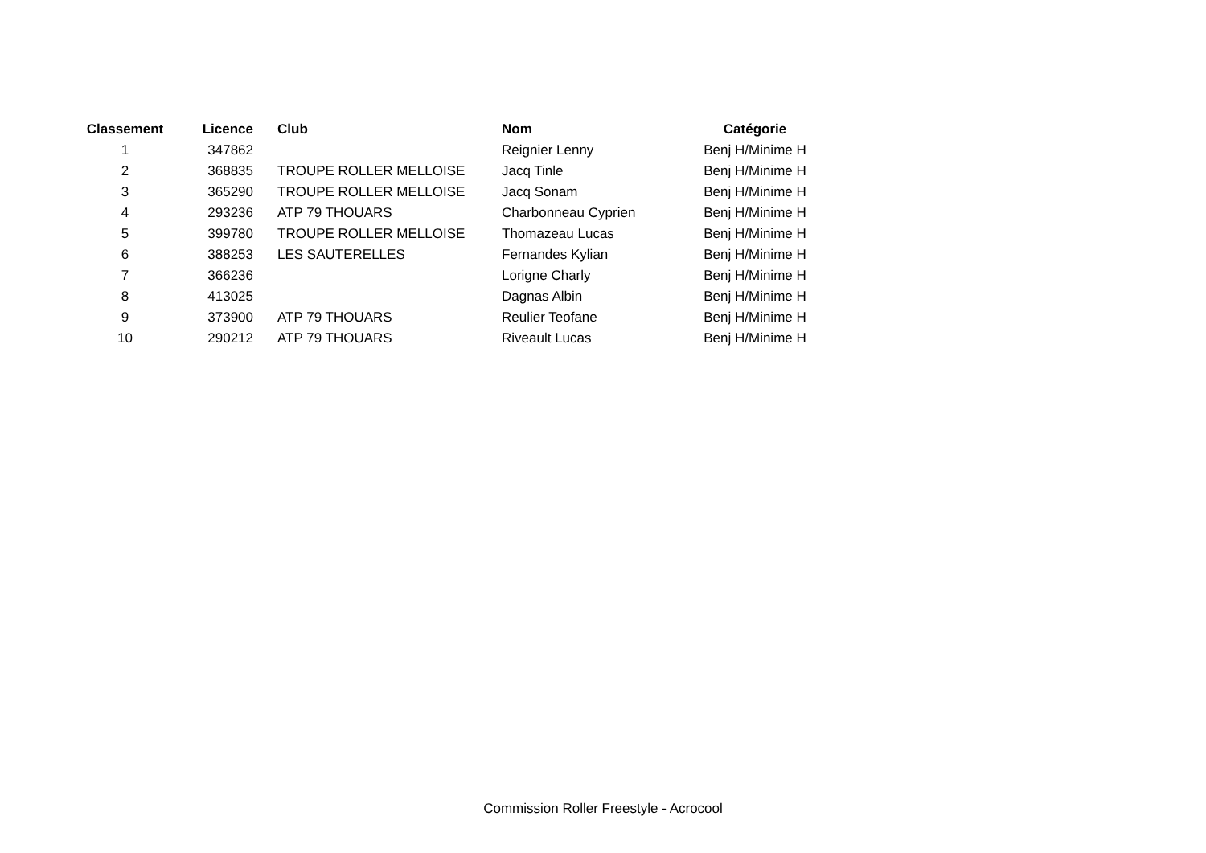| Classement | Licence | Club | Nom | Catégorie |
| --- | --- | --- | --- | --- |
| 1 | 347862 | | Reignier Lenny | Benj H/Minime H |
| 2 | 368835 | TROUPE ROLLER MELLOISE | Jacq Tinle | Benj H/Minime H |
| 3 | 365290 | TROUPE ROLLER MELLOISE | Jacq Sonam | Benj H/Minime H |
| 4 | 293236 | ATP 79 THOUARS | Charbonneau Cyprien | Benj H/Minime H |
| 5 | 399780 | TROUPE ROLLER MELLOISE | Thomazeau Lucas | Benj H/Minime H |
| 6 | 388253 | LES SAUTERELLES | Fernandes Kylian | Benj H/Minime H |
| 7 | 366236 | | Lorigne Charly | Benj H/Minime H |
| 8 | 413025 | | Dagnas Albin | Benj H/Minime H |
| 9 | 373900 | ATP 79 THOUARS | Reulier Teofane | Benj H/Minime H |
| 10 | 290212 | ATP 79 THOUARS | Riveault Lucas | Benj H/Minime H |
Commission Roller Freestyle - Acrocool